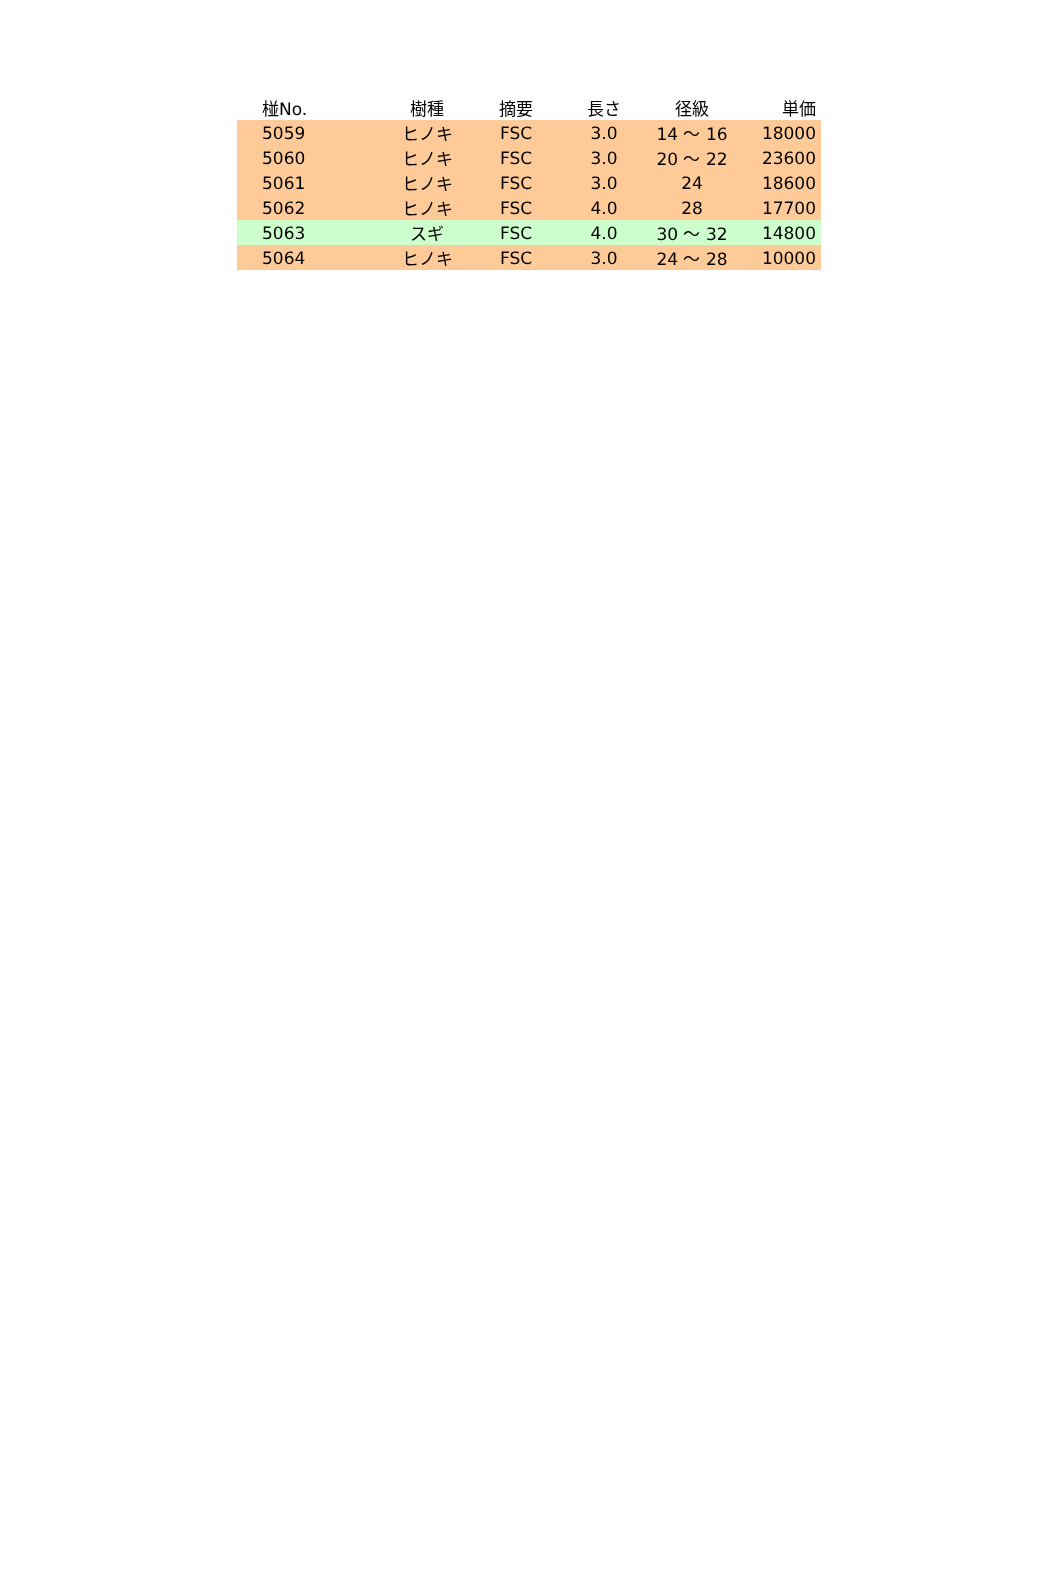| 椪No. | 樹種 | 摘要 | 長さ | 径級 | 単価 |
| --- | --- | --- | --- | --- | --- |
| 5059 | ヒノキ | FSC | 3.0 | 14 ～ 16 | 18000 |
| 5060 | ヒノキ | FSC | 3.0 | 20 ～ 22 | 23600 |
| 5061 | ヒノキ | FSC | 3.0 | 24 | 18600 |
| 5062 | ヒノキ | FSC | 4.0 | 28 | 17700 |
| 5063 | スギ | FSC | 4.0 | 30 ～ 32 | 14800 |
| 5064 | ヒノキ | FSC | 3.0 | 24 ～ 28 | 10000 |